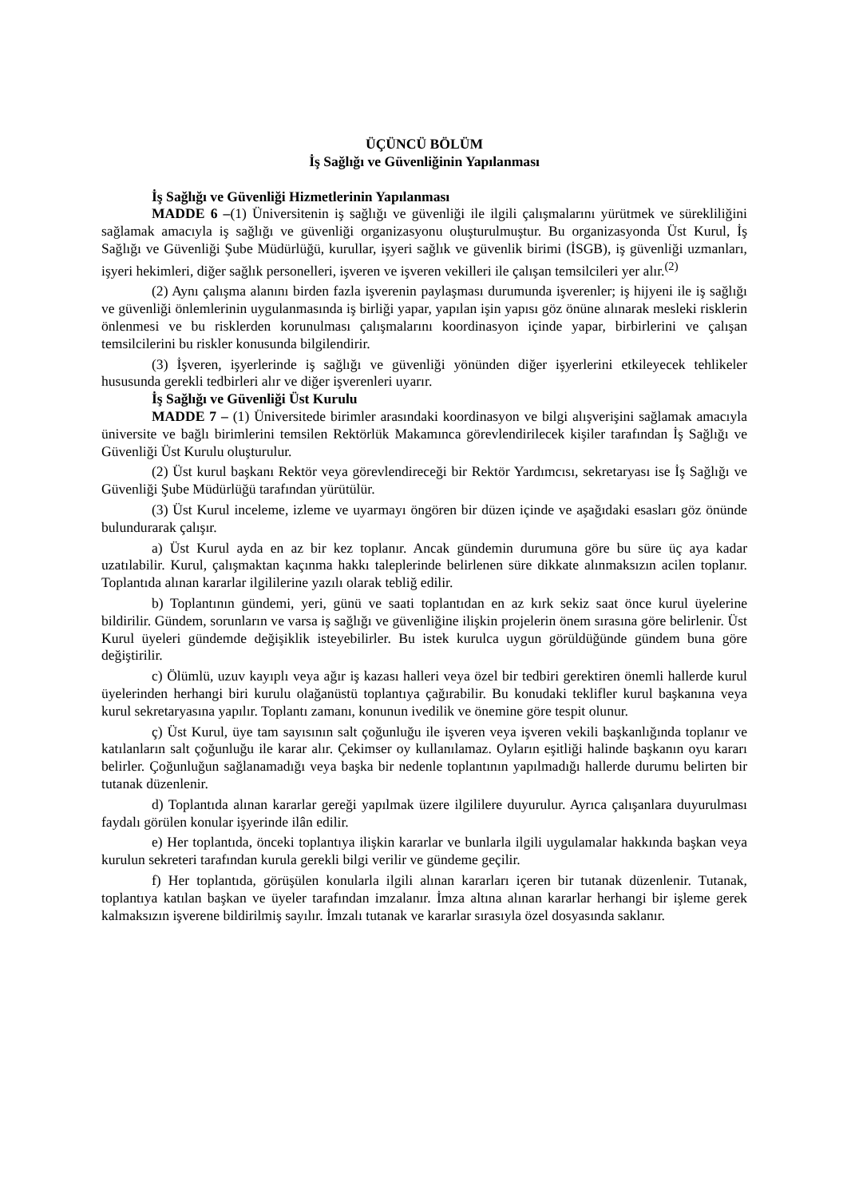ÜÇÜNCÜ BÖLÜM
İş Sağlığı ve Güvenliğinin Yapılanması
İş Sağlığı ve Güvenliği Hizmetlerinin Yapılanması
MADDE 6 –(1) Üniversitenin iş sağlığı ve güvenliği ile ilgili çalışmalarını yürütmek ve sürekliliğini sağlamak amacıyla iş sağlığı ve güvenliği organizasyonu oluşturulmuştur. Bu organizasyonda Üst Kurul, İş Sağlığı ve Güvenliği Şube Müdürlüğü, kurullar, işyeri sağlık ve güvenlik birimi (İSGB), iş güvenliği uzmanları, işyeri hekimleri, diğer sağlık personelleri, işveren ve işveren vekilleri ile çalışan temsilcileri yer alır.<sup>(2)</sup>
(2) Aynı çalışma alanını birden fazla işverenin paylaşması durumunda işverenler; iş hijyeni ile iş sağlığı ve güvenliği önlemlerinin uygulanmasında iş birliği yapar, yapılan işin yapısı göz önüne alınarak mesleki risklerin önlenmesi ve bu risklerden korunulması çalışmalarını koordinasyon içinde yapar, birbirlerini ve çalışan temsilcilerini bu riskler konusunda bilgilendirir.
(3) İşveren, işyerlerinde iş sağlığı ve güvenliği yönünden diğer işyerlerini etkileyecek tehlikeler hususunda gerekli tedbirleri alır ve diğer işverenleri uyarır.
İş Sağlığı ve Güvenliği Üst Kurulu
MADDE 7 – (1) Üniversitede birimler arasındaki koordinasyon ve bilgi alışverişini sağlamak amacıyla üniversite ve bağlı birimlerini temsilen Rektörlük Makamınca görevlendirilecek kişiler tarafından İş Sağlığı ve Güvenliği Üst Kurulu oluşturulur.
(2) Üst kurul başkanı Rektör veya görevlendireceği bir Rektör Yardımcısı, sekretaryası ise İş Sağlığı ve Güvenliği Şube Müdürlüğü tarafından yürütülür.
(3) Üst Kurul inceleme, izleme ve uyarmayı öngören bir düzen içinde ve aşağıdaki esasları göz önünde bulundurarak çalışır.
a) Üst Kurul ayda en az bir kez toplanır. Ancak gündemin durumuna göre bu süre üç aya kadar uzatılabilir. Kurul, çalışmaktan kaçınma hakkı taleplerinde belirlenen süre dikkate alınmaksızın acilen toplanır. Toplantıda alınan kararlar ilgililerine yazılı olarak tebliğ edilir.
b) Toplantının gündemi, yeri, günü ve saati toplantıdan en az kırk sekiz saat önce kurul üyelerine bildirilir. Gündem, sorunların ve varsa iş sağlığı ve güvenliğine ilişkin projelerin önem sırasına göre belirlenir. Üst Kurul üyeleri gündemde değişiklik isteyebilirler. Bu istek kurulca uygun görüldüğünde gündem buna göre değiştirilir.
c) Ölümlü, uzuv kayıplı veya ağır iş kazası halleri veya özel bir tedbiri gerektiren önemli hallerde kurul üyelerinden herhangi biri kurulu olağanüstü toplantıya çağırabilir. Bu konudaki teklifler kurul başkanına veya kurul sekretaryasına yapılır. Toplantı zamanı, konunun ivedilik ve önemine göre tespit olunur.
ç) Üst Kurul, üye tam sayısının salt çoğunluğu ile işveren veya işveren vekili başkanlığında toplanır ve katılanların salt çoğunluğu ile karar alır. Çekimser oy kullanılamaz. Oyların eşitliği halinde başkanın oyu kararı belirler. Çoğunluğun sağlanamadığı veya başka bir nedenle toplantının yapılmadığı hallerde durumu belirten bir tutanak düzenlenir.
d) Toplantıda alınan kararlar gereği yapılmak üzere ilgililere duyurulur. Ayrıca çalışanlara duyurulması faydalı görülen konular işyerinde ilân edilir.
e) Her toplantıda, önceki toplantıya ilişkin kararlar ve bunlarla ilgili uygulamalar hakkında başkan veya kurulun sekreteri tarafından kurula gerekli bilgi verilir ve gündeme geçilir.
f) Her toplantıda, görüşülen konularla ilgili alınan kararları içeren bir tutanak düzenlenir. Tutanak, toplantıya katılan başkan ve üyeler tarafından imzalanır. İmza altına alınan kararlar herhangi bir işleme gerek kalmaksızın işverene bildirilmiş sayılır. İmzalı tutanak ve kararlar sırasıyla özel dosyasında saklanır.